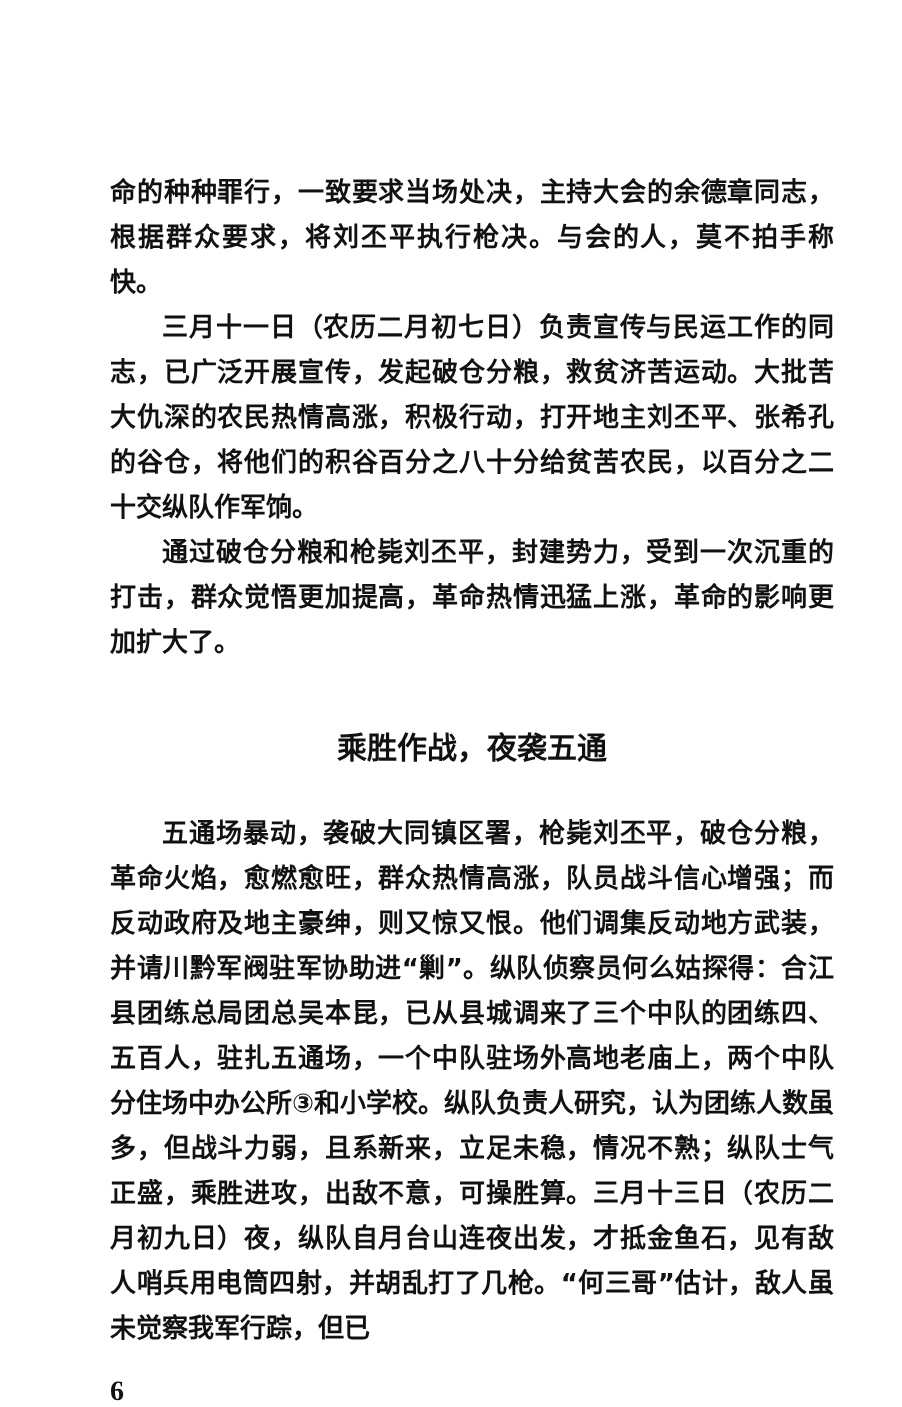命的种种罪行，一致要求当场处决，主持大会的余德章同志，根据群众要求，将刘丕平执行枪决。与会的人，莫不拍手称快。
三月十一日（农历二月初七日）负责宣传与民运工作的同志，已广泛开展宣传，发起破仓分粮，救贫济苦运动。大批苦大仇深的农民热情高涨，积极行动，打开地主刘丕平、张希孔的谷仓，将他们的积谷百分之八十分给贫苦农民，以百分之二十交纵队作军饷。
通过破仓分粮和枪毙刘丕平，封建势力，受到一次沉重的打击，群众觉悟更加提高，革命热情迅猛上涨，革命的影响更加扩大了。
乘胜作战，夜袭五通
五通场暴动，袭破大同镇区署，枪毙刘丕平，破仓分粮，革命火焰，愈燃愈旺，群众热情高涨，队员战斗信心增强；而反动政府及地主豪绅，则又惊又恨。他们调集反动地方武装，并请川黔军阀驻军协助进“剿”。纵队侦察员何么姑探得：合江县团练总局团总吴本昆，已从县城调来了三个中队的团练四、五百人，驻扎五通场，一个中队驻场外高地老庙上，两个中队分住场中办公所③和小学校。纵队负责人研究，认为团练人数虽多，但战斗力弱，且系新来，立足未稳，情况不熟；纵队士气正盛，乘胜进攻，出敌不意，可操胜算。三月十三日（农历二月初九日）夜，纵队自月台山连夜出发，才抵金鱼石，见有敌人哨兵用电筒四射，并胡乱打了几枪。“何三哥”估计，敌人虽未觉察我军行踪，但已
6